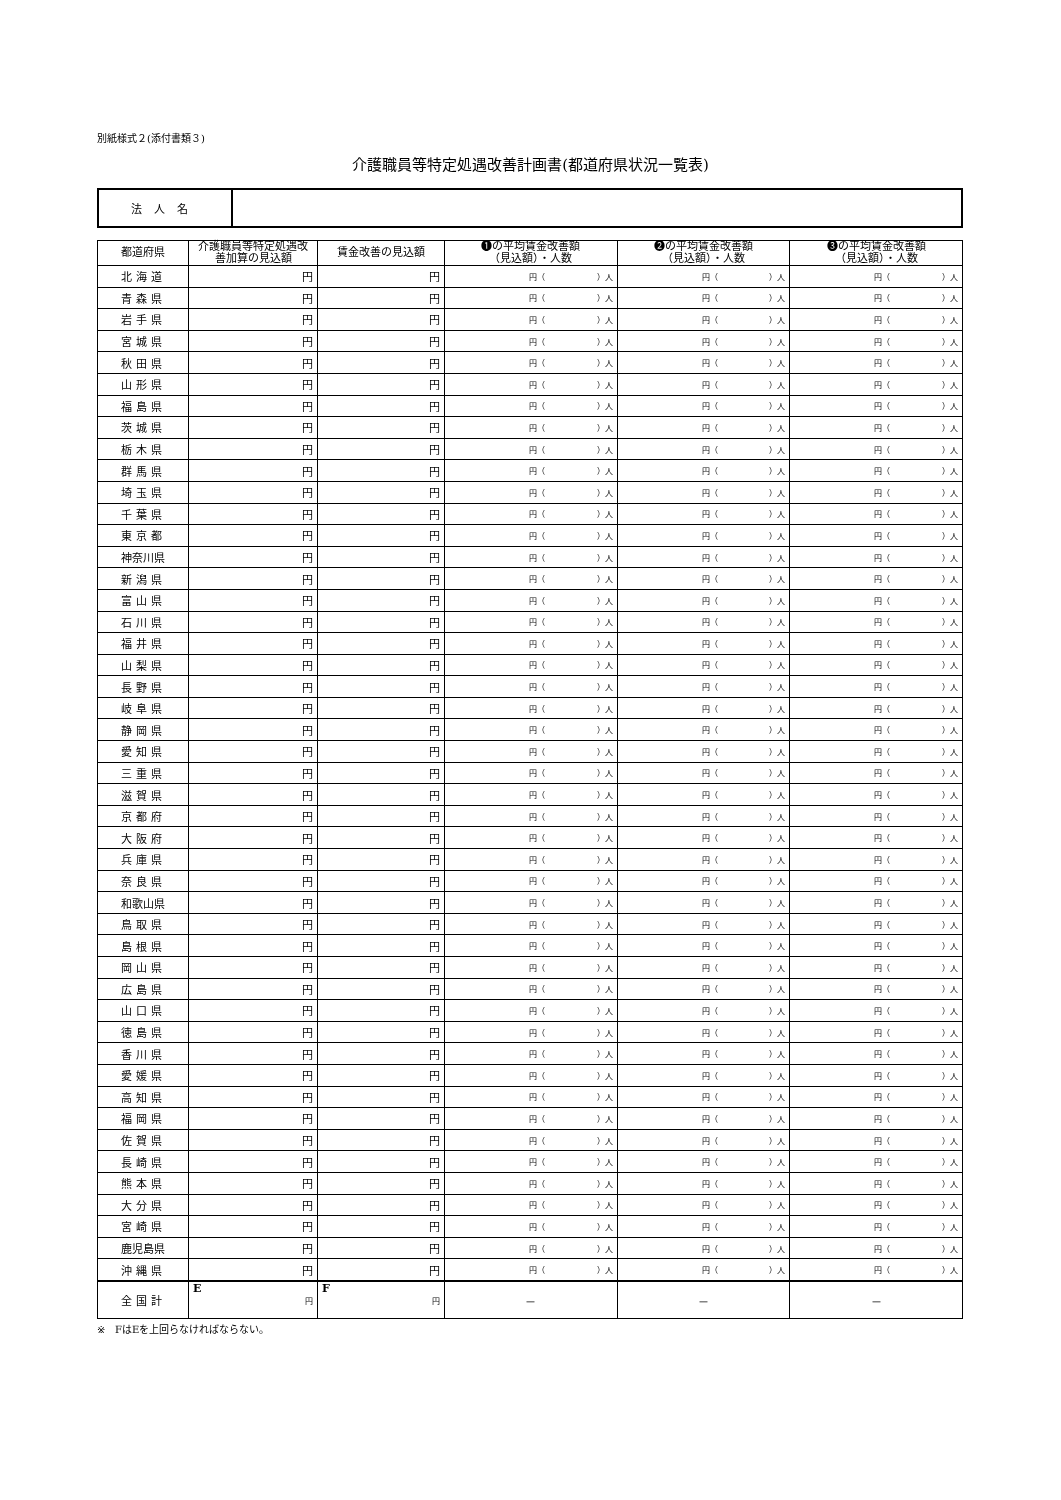別紙様式２(添付書類３)
介護職員等特定処遇改善計画書(都道府県状況一覧表)
| 法人名 | |
| 都道府県 | 介護職員等特定処遇改善加算の見込額 | 賃金改善の見込額 | ❶の平均賃金改善額 （見込額）・人数 | ❷の平均賃金改善額 （見込額）・人数 | ❸の平均賃金改善額 （見込額）・人数 |
| --- | --- | --- | --- | --- | --- |
| 北海道 | 円 | 円 | 円（ ）人 | 円（ ）人 | 円（ ）人 |
| 青森県 | 円 | 円 | 円（ ）人 | 円（ ）人 | 円（ ）人 |
| 岩手県 | 円 | 円 | 円（ ）人 | 円（ ）人 | 円（ ）人 |
| 宮城県 | 円 | 円 | 円（ ）人 | 円（ ）人 | 円（ ）人 |
| 秋田県 | 円 | 円 | 円（ ）人 | 円（ ）人 | 円（ ）人 |
| 山形県 | 円 | 円 | 円（ ）人 | 円（ ）人 | 円（ ）人 |
| 福島県 | 円 | 円 | 円（ ）人 | 円（ ）人 | 円（ ）人 |
| 茨城県 | 円 | 円 | 円（ ）人 | 円（ ）人 | 円（ ）人 |
| 栃木県 | 円 | 円 | 円（ ）人 | 円（ ）人 | 円（ ）人 |
| 群馬県 | 円 | 円 | 円（ ）人 | 円（ ）人 | 円（ ）人 |
| 埼玉県 | 円 | 円 | 円（ ）人 | 円（ ）人 | 円（ ）人 |
| 千葉県 | 円 | 円 | 円（ ）人 | 円（ ）人 | 円（ ）人 |
| 東京都 | 円 | 円 | 円（ ）人 | 円（ ）人 | 円（ ）人 |
| 神奈川県 | 円 | 円 | 円（ ）人 | 円（ ）人 | 円（ ）人 |
| 新潟県 | 円 | 円 | 円（ ）人 | 円（ ）人 | 円（ ）人 |
| 富山県 | 円 | 円 | 円（ ）人 | 円（ ）人 | 円（ ）人 |
| 石川県 | 円 | 円 | 円（ ）人 | 円（ ）人 | 円（ ）人 |
| 福井県 | 円 | 円 | 円（ ）人 | 円（ ）人 | 円（ ）人 |
| 山梨県 | 円 | 円 | 円（ ）人 | 円（ ）人 | 円（ ）人 |
| 長野県 | 円 | 円 | 円（ ）人 | 円（ ）人 | 円（ ）人 |
| 岐阜県 | 円 | 円 | 円（ ）人 | 円（ ）人 | 円（ ）人 |
| 静岡県 | 円 | 円 | 円（ ）人 | 円（ ）人 | 円（ ）人 |
| 愛知県 | 円 | 円 | 円（ ）人 | 円（ ）人 | 円（ ）人 |
| 三重県 | 円 | 円 | 円（ ）人 | 円（ ）人 | 円（ ）人 |
| 滋賀県 | 円 | 円 | 円（ ）人 | 円（ ）人 | 円（ ）人 |
| 京都府 | 円 | 円 | 円（ ）人 | 円（ ）人 | 円（ ）人 |
| 大阪府 | 円 | 円 | 円（ ）人 | 円（ ）人 | 円（ ）人 |
| 兵庫県 | 円 | 円 | 円（ ）人 | 円（ ）人 | 円（ ）人 |
| 奈良県 | 円 | 円 | 円（ ）人 | 円（ ）人 | 円（ ）人 |
| 和歌山県 | 円 | 円 | 円（ ）人 | 円（ ）人 | 円（ ）人 |
| 鳥取県 | 円 | 円 | 円（ ）人 | 円（ ）人 | 円（ ）人 |
| 島根県 | 円 | 円 | 円（ ）人 | 円（ ）人 | 円（ ）人 |
| 岡山県 | 円 | 円 | 円（ ）人 | 円（ ）人 | 円（ ）人 |
| 広島県 | 円 | 円 | 円（ ）人 | 円（ ）人 | 円（ ）人 |
| 山口県 | 円 | 円 | 円（ ）人 | 円（ ）人 | 円（ ）人 |
| 徳島県 | 円 | 円 | 円（ ）人 | 円（ ）人 | 円（ ）人 |
| 香川県 | 円 | 円 | 円（ ）人 | 円（ ）人 | 円（ ）人 |
| 愛媛県 | 円 | 円 | 円（ ）人 | 円（ ）人 | 円（ ）人 |
| 高知県 | 円 | 円 | 円（ ）人 | 円（ ）人 | 円（ ）人 |
| 福岡県 | 円 | 円 | 円（ ）人 | 円（ ）人 | 円（ ）人 |
| 佐賀県 | 円 | 円 | 円（ ）人 | 円（ ）人 | 円（ ）人 |
| 長崎県 | 円 | 円 | 円（ ）人 | 円（ ）人 | 円（ ）人 |
| 熊本県 | 円 | 円 | 円（ ）人 | 円（ ）人 | 円（ ）人 |
| 大分県 | 円 | 円 | 円（ ）人 | 円（ ）人 | 円（ ）人 |
| 宮崎県 | 円 | 円 | 円（ ）人 | 円（ ）人 | 円（ ）人 |
| 鹿児島県 | 円 | 円 | 円（ ）人 | 円（ ）人 | 円（ ）人 |
| 沖縄県 | 円 | 円 | 円（ ）人 | 円（ ）人 | 円（ ）人 |
| 全国計 | E 円 | F 円 | － | － | － |
※　FはEを上回らなければならない。